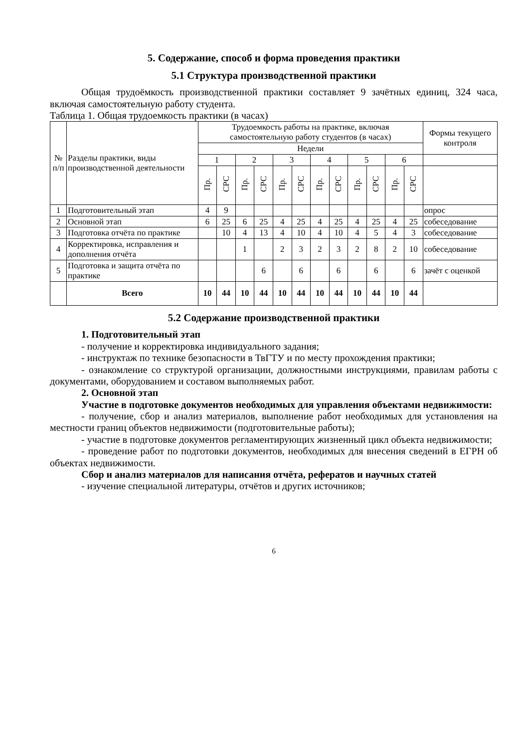5. Содержание, способ и форма проведения практики
5.1 Структура производственной практики
Общая трудоёмкость производственной практики составляет 9 зачётных единиц, 324 часа, включая самостоятельную работу студента.
Таблица 1. Общая трудоемкость практики (в часах)
| № п/п | Разделы практики, виды производственной деятельности | Трудоемкость работы на практике, включая самостоятельную работу студентов (в часах) | | | | | | | | | | | | Формы текущего контроля |
| --- | --- | --- | --- | --- | --- | --- | --- | --- | --- | --- | --- | --- | --- | --- |
| | | Недели | | | | | | | | | | | | |
| | | 1 | | 2 | | 3 | | 4 | | 5 | | 6 | | |
| | | Пр. | СРС | Пр. | СРС | Пр. | СРС | Пр. | СРС | Пр. | СРС | Пр. | СРС | |
| 1 | Подготовительный этап | 4 | 9 | | | | | | | | | | | опрос |
| 2 | Основной этап | 6 | 25 | 6 | 25 | 4 | 25 | 4 | 25 | 4 | 25 | 4 | 25 | собеседование |
| 3 | Подготовка отчёта по практике | | 10 | 4 | 13 | 4 | 10 | 4 | 10 | 4 | 5 | 4 | 3 | собеседование |
| 4 | Корректировка, исправления и дополнения отчёта | | | 1 | | 2 | 3 | 2 | 3 | 2 | 8 | 2 | 10 | собеседование |
| 5 | Подготовка и защита отчёта по практике | | | | 6 | | 6 | | 6 | | 6 | | 6 | зачёт с оценкой |
| | Всего | 10 | 44 | 10 | 44 | 10 | 44 | 10 | 44 | 10 | 44 | 10 | 44 | |
5.2 Содержание производственной практики
1. Подготовительный этап
- получение и корректировка индивидуального задания;
- инструктаж по технике безопасности в ТвГТУ и по месту прохождения практики;
- ознакомление со структурой организации, должностными инструкциями, правилам работы с документами, оборудованием и составом выполняемых работ.
2. Основной этап
Участие в подготовке документов необходимых для управления объектами недвижимости:
- получение, сбор и анализ материалов, выполнение работ необходимых для установления на местности границ объектов недвижимости (подготовительные работы);
- участие в подготовке документов регламентирующих жизненный цикл объекта недвижимости;
- проведение работ по подготовки документов, необходимых для внесения сведений в ЕГРН об объектах недвижимости.
Сбор и анализ материалов для написания отчёта, рефератов и научных статей
- изучение специальной литературы, отчётов и других источников;
6